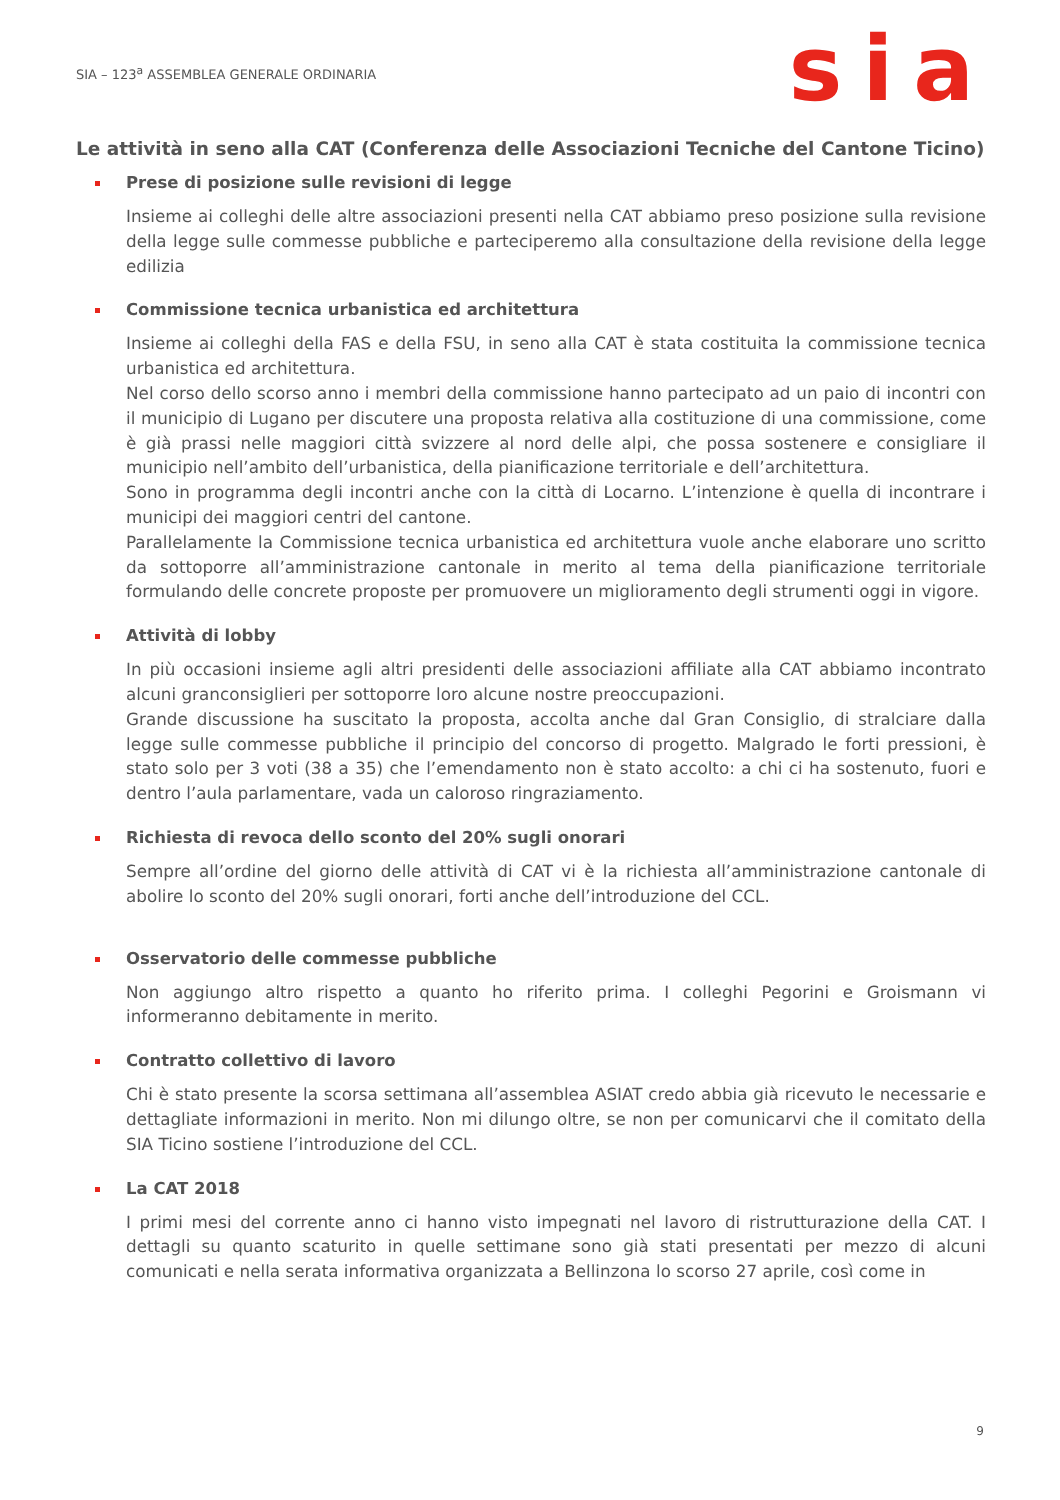SIA – 123<sup>a</sup> ASSEMBLEA GENERALE ORDINARIA
sia
Le attività in seno alla CAT (Conferenza delle Associazioni Tecniche del Cantone Ticino)
Prese di posizione sulle revisioni di legge
Insieme ai colleghi delle altre associazioni presenti nella CAT abbiamo preso posizione sulla revisione della legge sulle commesse pubbliche e parteciperemo alla consultazione della revisione della legge edilizia
Commissione tecnica urbanistica ed architettura
Insieme ai colleghi della FAS e della FSU, in seno alla CAT è stata costituita la commissione tecnica urbanistica ed architettura.
Nel corso dello scorso anno i membri della commissione hanno partecipato ad un paio di incontri con il municipio di Lugano per discutere una proposta relativa alla costituzione di una commissione, come è già prassi nelle maggiori città svizzere al nord delle alpi, che possa sostenere e consigliare il municipio nell’ambito dell’urbanistica, della pianificazione territoriale e dell’architettura.
Sono in programma degli incontri anche con la città di Locarno. L’intenzione è quella di incontrare i municipi dei maggiori centri del cantone.
Parallelamente la Commissione tecnica urbanistica ed architettura vuole anche elaborare uno scritto da sottoporre all’amministrazione cantonale in merito al tema della pianificazione territoriale formulando delle concrete proposte per promuovere un miglioramento degli strumenti oggi in vigore.
Attività di lobby
In più occasioni insieme agli altri presidenti delle associazioni affiliate alla CAT abbiamo incontrato alcuni granconsiglieri per sottoporre loro alcune nostre preoccupazioni.
Grande discussione ha suscitato la proposta, accolta anche dal Gran Consiglio, di stralciare dalla legge sulle commesse pubbliche il principio del concorso di progetto. Malgrado le forti pressioni, è stato solo per 3 voti (38 a 35) che l’emendamento non è stato accolto: a chi ci ha sostenuto, fuori e dentro l’aula parlamentare, vada un caloroso ringraziamento.
Richiesta di revoca dello sconto del 20% sugli onorari
Sempre all’ordine del giorno delle attività di CAT vi è la richiesta all’amministrazione cantonale di abolire lo sconto del 20% sugli onorari, forti anche dell’introduzione del CCL.
Osservatorio delle commesse pubbliche
Non aggiungo altro rispetto a quanto ho riferito prima. I colleghi Pegorini e Groismann vi informeranno debitamente in merito.
Contratto collettivo di lavoro
Chi è stato presente la scorsa settimana all’assemblea ASIAT credo abbia già ricevuto le necessarie e dettagliate informazioni in merito. Non mi dilungo oltre, se non per comunicarvi che il comitato della SIA Ticino sostiene l’introduzione del CCL.
La CAT 2018
I primi mesi del corrente anno ci hanno visto impegnati nel lavoro di ristrutturazione della CAT. I dettagli su quanto scaturito in quelle settimane sono già stati presentati per mezzo di alcuni comunicati e nella serata informativa organizzata a Bellinzona lo scorso 27 aprile, così come in
9